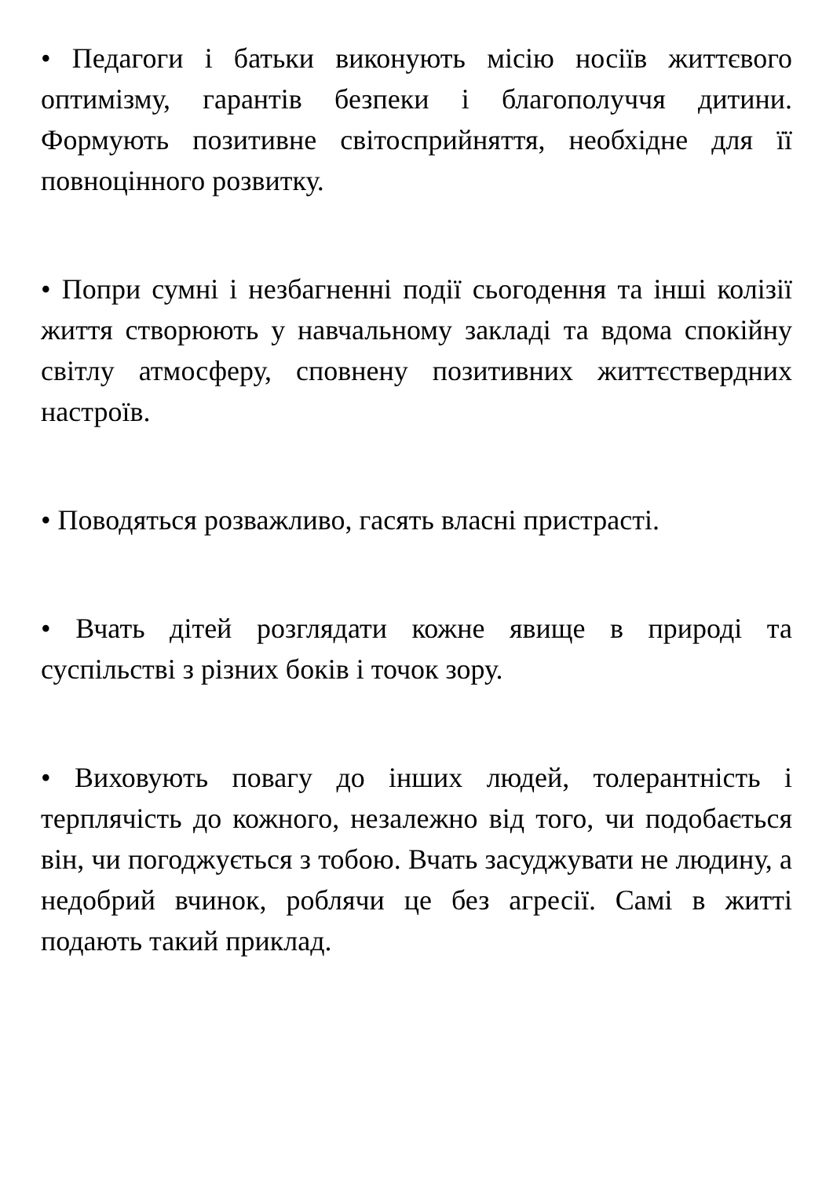• Педагоги і батьки виконують місію носіїв життєвого оптимізму, гарантів безпеки і благополуччя дитини. Формують позитивне світосприйняття, необхідне для її повноцінного розвитку.
• Попри сумні і незбагненні події сьогодення та інші колізії життя створюють у навчальному закладі та вдома спокійну світлу атмосферу, сповнену позитивних життєствердних настроїв.
• Поводяться розважливо, гасять власні пристрасті.
• Вчать дітей розглядати кожне явище в природі та суспільстві з різних боків і точок зору.
• Виховують повагу до інших людей, толерантність і терплячість до кожного, незалежно від того, чи подобається він, чи погоджується з тобою. Вчать засуджувати не людину, а недобрий вчинок, роблячи це без агресії. Самі в житті подають такий приклад.